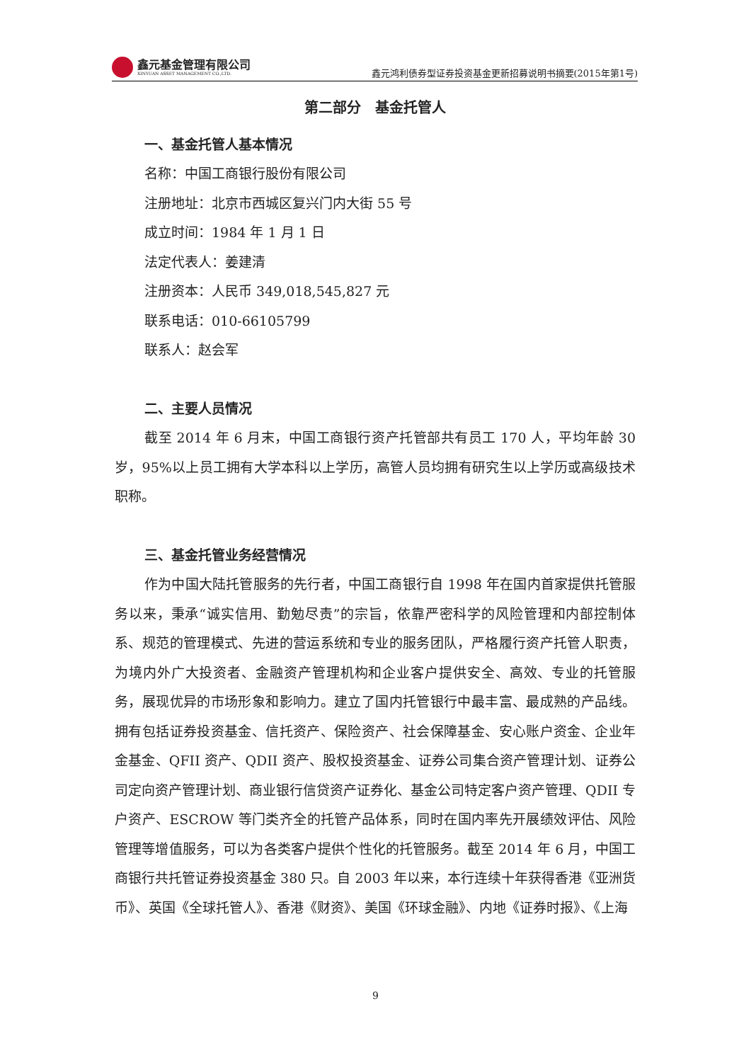鑫元基金管理有限公司
XINYUAN ASSET MANAGEMENT CO.,LTD.
鑫元鸿利债券型证券投资基金更新招募说明书摘要(2015年第1号)
第二部分　基金托管人
一、基金托管人基本情况
名称：中国工商银行股份有限公司
注册地址：北京市西城区复兴门内大街 55 号
成立时间：1984 年 1 月 1 日
法定代表人：姜建清
注册资本：人民币 349,018,545,827 元
联系电话：010-66105799
联系人：赵会军
二、主要人员情况
截至 2014 年 6 月末，中国工商银行资产托管部共有员工 170 人，平均年龄 30 岁，95%以上员工拥有大学本科以上学历，高管人员均拥有研究生以上学历或高级技术职称。
三、基金托管业务经营情况
作为中国大陆托管服务的先行者，中国工商银行自 1998 年在国内首家提供托管服务以来，秉承“诚实信用、勤勉尽责”的宗旨，依靠严密科学的风险管理和内部控制体系、规范的管理模式、先进的营运系统和专业的服务团队，严格履行资产托管人职责，为境内外广大投资者、金融资产管理机构和企业客户提供安全、高效、专业的托管服务，展现优异的市场形象和影响力。建立了国内托管银行中最丰富、最成熟的产品线。拥有包括证券投资基金、信托资产、保险资产、社会保障基金、安心账户资金、企业年金基金、QFII 资产、QDII 资产、股权投资基金、证券公司集合资产管理计划、证券公司定向资产管理计划、商业银行信贷资产证券化、基金公司特定客户资产管理、QDII 专户资产、ESCROW 等门类齐全的托管产品体系，同时在国内率先开展绩效评估、风险管理等增值服务，可以为各类客户提供个性化的托管服务。截至 2014 年 6 月，中国工商银行共托管证券投资基金 380 只。自 2003 年以来，本行连续十年获得香港《亚洲货币》、英国《全球托管人》、香港《财资》、美国《环球金融》、内地《证券时报》、《上海
9